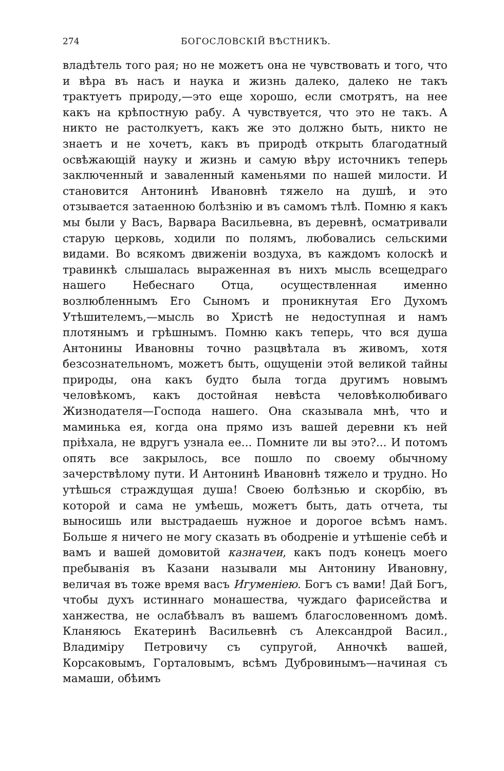274 БОГОСЛОВСКІЙ ВѢСТНИКЪ.
владѣтель того рая; но не можетъ она не чувствовать и того, что и вѣра въ насъ и наука и жизнь далеко, далеко не такъ трактуетъ природу,—это еще хорошо, если смотрятъ, на нее какъ на крѣпостную рабу. А чувствуется, что это не такъ. А никто не растолкуетъ, какъ же это должно быть, никто не знаетъ и не хочетъ, какъ въ природѣ открыть благодатный освѣжающій науку и жизнь и самую вѣру источникъ теперь заключенный и заваленный каменьями по нашей милости. И становится Антонинѣ Ивановнѣ тяжело на душѣ, и это отзывается затаенною болѣзнію и въ самомъ тѣлѣ. Помню я какъ мы были у Васъ, Варвара Васильевна, въ деревнѣ, осматривали старую церковь, ходили по полямъ, любовались сельскими видами. Во всякомъ движеніи воздуха, въ каждомъ колоскѣ и травинкѣ слышалась выраженная въ нихъ мысль всещедраго нашего Небеснаго Отца, осуществленная именно возлюбленнымъ Его Сыномъ и проникнутая Его Духомъ Утѣшителемъ,—мысль во Христѣ не недоступная и намъ плотянымъ и грѣшнымъ. Помню какъ теперь, что вся душа Антонины Ивановны точно разцвѣтала въ живомъ, хотя безсознательномъ, можетъ быть, ощущеніи этой великой тайны природы, она какъ будто была тогда другимъ новымъ человѣкомъ, какъ достойная невѣста человѣколюбиваго Жизнодателя—Господа нашего. Она сказывала мнѣ, что и маминька ея, когда она прямо изъ вашей деревни къ ней пріѣхала, не вдругъ узнала ее... Помните ли вы это?... И потомъ опять все закрылось, все пошло по своему обычному зачерствѣлому пути. И Антонинѣ Ивановнѣ тяжело и трудно. Но утѣшься страждущая душа! Своею болѣзнью и скорбію, въ которой и сама не умѣешь, можетъ быть, дать отчета, ты выносишь или выстрадаешь нужное и дорогое всѣмъ намъ. Больше я ничего не могу сказать въ ободреніе и утѣшеніе себѣ и вамъ и вашей домовитой казначеи, какъ подъ конецъ моего пребыванія въ Казани называли мы Антонину Ивановну, величая въ тоже время васъ Игуменіею. Богъ съ вами! Дай Богъ, чтобы духъ истиннаго монашества, чуждаго фарисейства и ханжества, не ослабѣвалъ въ вашемъ благословенномъ домѣ. Кланяюсь Екатеринѣ Васильевнѣ съ Александрой Васил., Владиміру Петровичу съ супругой, Анночкѣ вашей, Корсаковымъ, Горталовымъ, всѣмъ Дубровинымъ—начиная съ мамаши, обѣимъ